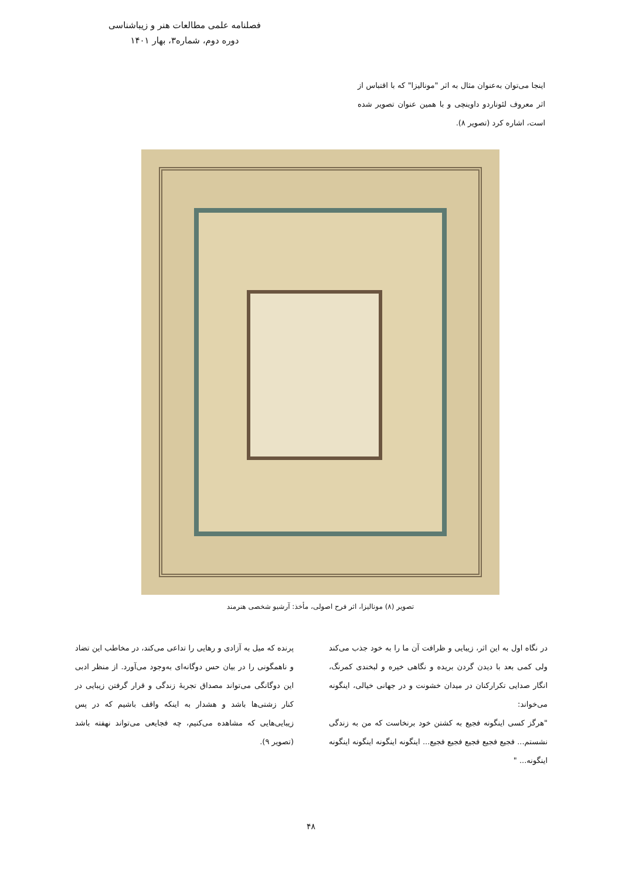فصلنامه علمی مطالعات هنر و زیباشناسی
دوره دوم، شماره۳، بهار ۱۴۰۱
اینجا می‌توان به‌عنوان مثال به اثر "مونالیزا" که با اقتباس از اثر معروف لئوناردو داوینچی و با همین عنوان تصویر شده است، اشاره کرد (تصویر ۸).
تصویر (۸) مونالیزا، اثر فرح اصولی، مأخذ: آرشیو شخصی هنرمند
در نگاه اول به این اثر، زیبایی و ظرافت آن ما را به خود جذب می‌کند ولی کمی بعد با دیدن گردن بریده و نگاهی خیره و لبخندی کمرنگ، انگار صدایی تکرارکنان در میدان خشونت و در جهانی خیالی، اینگونه می‌خواند:
"هرگز کسی اینگونه فجیع به کشتن خود برنخاست که من به زندگی نشستم... فجیع فجیع فجیع فجیع فجیع... اینگونه اینگونه اینگونه اینگونه اینگونه... "
پرنده که میل به آزادی و رهایی را تداعی می‌کند، در مخاطب این تضاد و ناهمگونی را در بیان حس دوگانه‌ای به‌وجود می‌آورد. از منظر ادبی این دوگانگی می‌تواند مصداق تجربهٔ زندگی و قرار گرفتن زیبایی در کنار زشتی‌ها باشد و هشدار به اینکه واقف باشیم که در پس زیبایی‌هایی که مشاهده می‌کنیم، چه فجایعی می‌تواند نهفته باشد (تصویر ۹).
۴۸